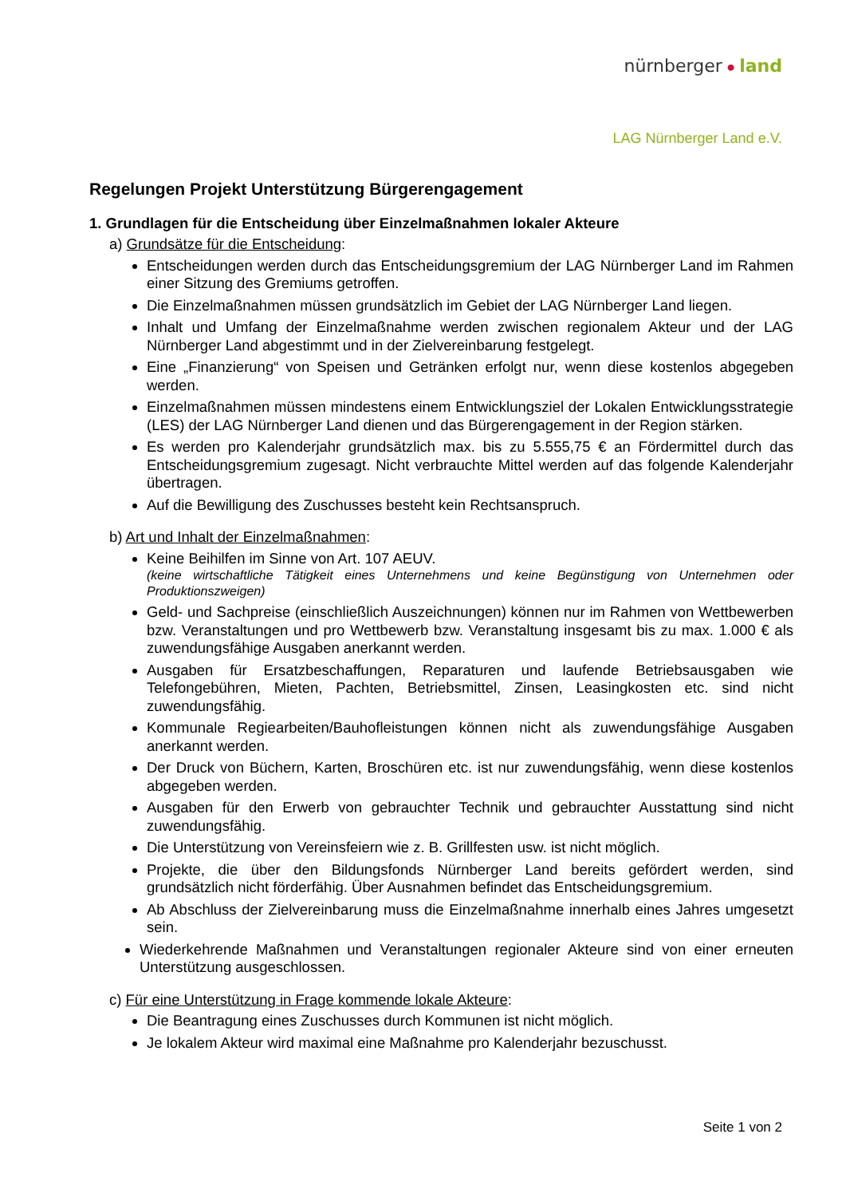nürnberger ● land
LAG Nürnberger Land e.V.
Regelungen Projekt Unterstützung Bürgerengagement
1. Grundlagen für die Entscheidung über Einzelmaßnahmen lokaler Akteure
a) Grundsätze für die Entscheidung:
Entscheidungen werden durch das Entscheidungsgremium der LAG Nürnberger Land im Rahmen einer Sitzung des Gremiums getroffen.
Die Einzelmaßnahmen müssen grundsätzlich im Gebiet der LAG Nürnberger Land liegen.
Inhalt und Umfang der Einzelmaßnahme werden zwischen regionalem Akteur und der LAG Nürnberger Land abgestimmt und in der Zielvereinbarung festgelegt.
Eine „Finanzierung“ von Speisen und Getränken erfolgt nur, wenn diese kostenlos abgegeben werden.
Einzelmaßnahmen müssen mindestens einem Entwicklungsziel der Lokalen Entwicklungsstrategie (LES) der LAG Nürnberger Land dienen und das Bürgerengagement in der Region stärken.
Es werden pro Kalenderjahr grundsätzlich max. bis zu 5.555,75 € an Fördermittel durch das Entscheidungsgremium zugesagt. Nicht verbrauchte Mittel werden auf das folgende Kalenderjahr übertragen.
Auf die Bewilligung des Zuschusses besteht kein Rechtsanspruch.
b) Art und Inhalt der Einzelmaßnahmen:
Keine Beihilfen im Sinne von Art. 107 AEUV.
(keine wirtschaftliche Tätigkeit eines Unternehmens und keine Begünstigung von Unternehmen oder Produktionszweigen)
Geld- und Sachpreise (einschließlich Auszeichnungen) können nur im Rahmen von Wettbewerben bzw. Veranstaltungen und pro Wettbewerb bzw. Veranstaltung insgesamt bis zu max. 1.000 € als zuwendungsfähige Ausgaben anerkannt werden.
Ausgaben für Ersatzbeschaffungen, Reparaturen und laufende Betriebsausgaben wie Telefongebühren, Mieten, Pachten, Betriebsmittel, Zinsen, Leasingkosten etc. sind nicht zuwendungsfähig.
Kommunale Regiearbeiten/Bauhofleistungen können nicht als zuwendungsfähige Ausgaben anerkannt werden.
Der Druck von Büchern, Karten, Broschüren etc. ist nur zuwendungsfähig, wenn diese kostenlos abgegeben werden.
Ausgaben für den Erwerb von gebrauchter Technik und gebrauchter Ausstattung sind nicht zuwendungsfähig.
Die Unterstützung von Vereinsfeiern wie z. B. Grillfesten usw. ist nicht möglich.
Projekte, die über den Bildungsfonds Nürnberger Land bereits gefördert werden, sind grundsätzlich nicht förderfähig. Über Ausnahmen befindet das Entscheidungsgremium.
Ab Abschluss der Zielvereinbarung muss die Einzelmaßnahme innerhalb eines Jahres umgesetzt sein.
Wiederkehrende Maßnahmen und Veranstaltungen regionaler Akteure sind von einer erneuten Unterstützung ausgeschlossen.
c) Für eine Unterstützung in Frage kommende lokale Akteure:
Die Beantragung eines Zuschusses durch Kommunen ist nicht möglich.
Je lokalem Akteur wird maximal eine Maßnahme pro Kalenderjahr bezuschusst.
Seite 1 von 2